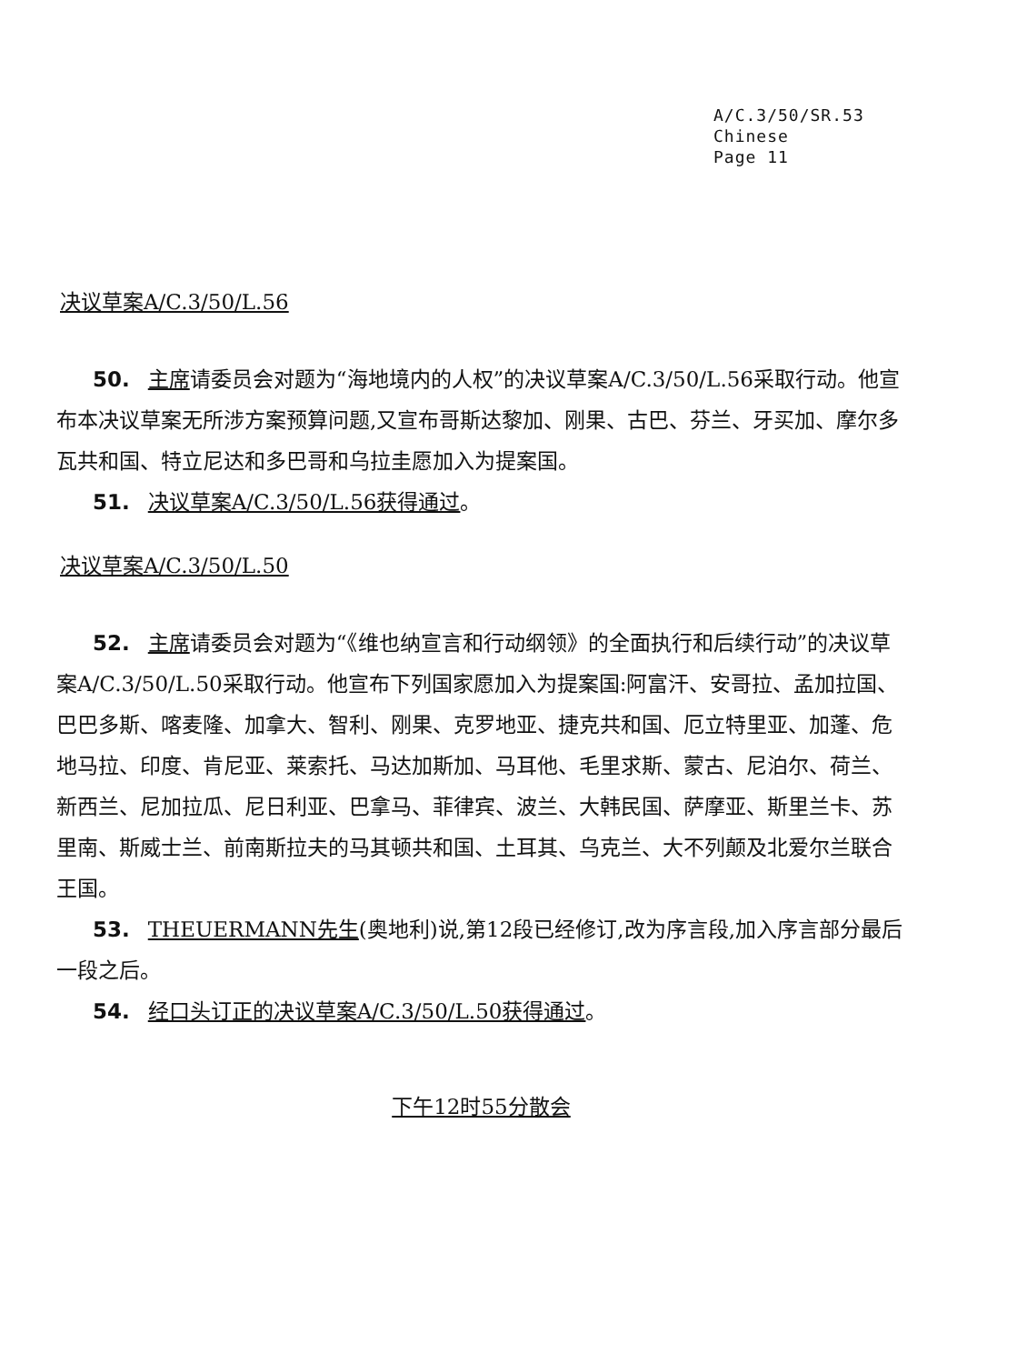A/C.3/50/SR.53
Chinese
Page 11
决议草案A/C.3/50/L.56
50. 主席请委员会对题为“海地境内的人权”的决议草案A/C.3/50/L.56采取行动。他宣布本决议草案无所涉方案预算问题,又宣布哥斯达黎加、刚果、古巴、芬兰、牙买加、摩尔多瓦共和国、特立尼达和多巴哥和乌拉圭愿加入为提案国。
51. 决议草案A/C.3/50/L.56获得通过。
决议草案A/C.3/50/L.50
52. 主席请委员会对题为“《维也纳宣言和行动纲领》的全面执行和后续行动”的决议草案A/C.3/50/L.50采取行动。他宣布下列国家愿加入为提案国:阿富汗、安哥拉、孟加拉国、巴巴多斯、喀麦隆、加拿大、智利、刚果、克罗地亚、捷克共和国、厄立特里亚、加蓬、危地马拉、印度、肯尼亚、莱索托、马达加斯加、马耳他、毛里求斯、蒙古、尼泊尔、荷兰、新西兰、尼加拉瓜、尼日利亚、巴拿马、菲律宾、波兰、大韩民国、萨摩亚、斯里兰卡、苏里南、斯威士兰、前南斯拉夫的马其顿共和国、土耳其、乌克兰、大不列颠及北爱尔兰联合王国。
53. THEUERMANN先生(奥地利)说,第12段已经修订,改为序言段,加入序言部分最后一段之后。
54. 经口头订正的决议草案A/C.3/50/L.50获得通过。
下午12时55分散会